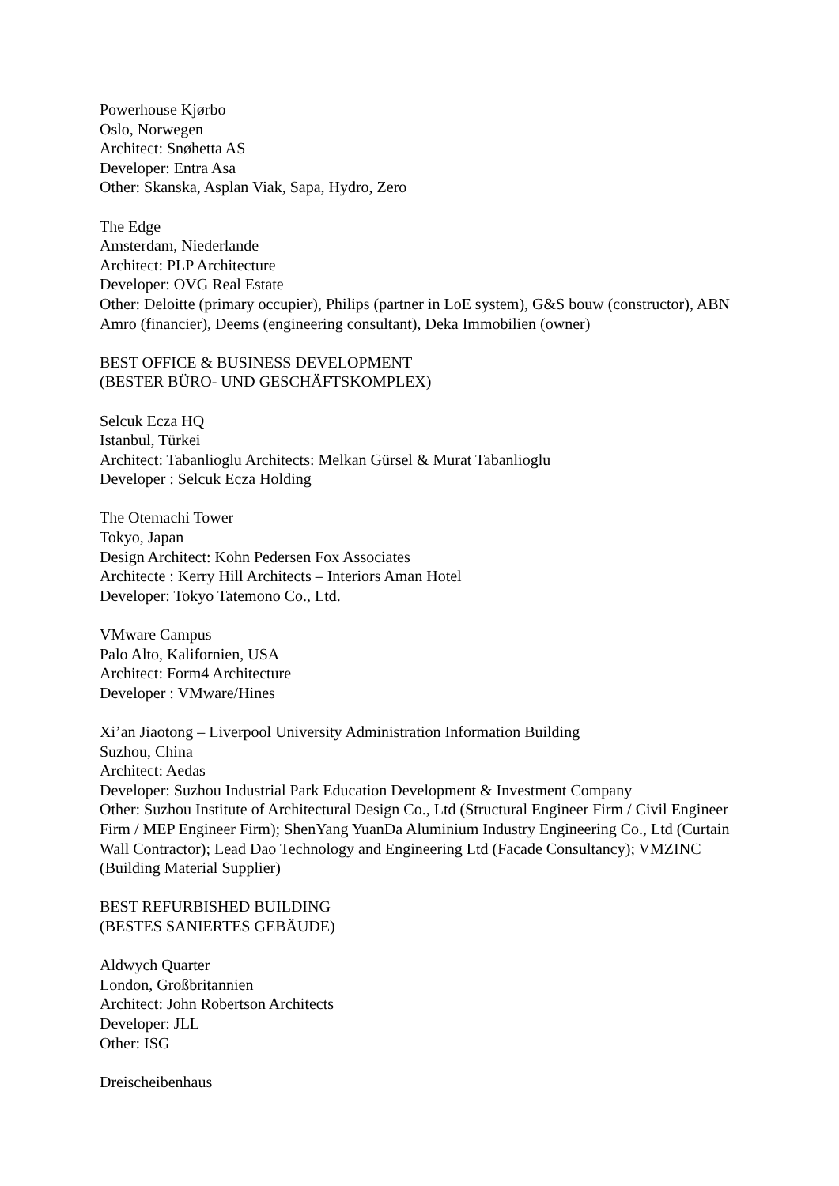Powerhouse Kjørbo
Oslo, Norwegen
Architect: Snøhetta AS
Developer: Entra Asa
Other: Skanska, Asplan Viak, Sapa, Hydro, Zero
The Edge
Amsterdam, Niederlande
Architect: PLP Architecture
Developer: OVG Real Estate
Other: Deloitte (primary occupier), Philips (partner in LoE system), G&S bouw (constructor), ABN Amro (financier), Deems (engineering consultant), Deka Immobilien (owner)
BEST OFFICE & BUSINESS DEVELOPMENT
(BESTER BÜRO- UND GESCHÄFTSKOMPLEX)
Selcuk Ecza HQ
Istanbul, Türkei
Architect: Tabanlioglu Architects: Melkan Gürsel & Murat Tabanlioglu
Developer : Selcuk Ecza Holding
The Otemachi Tower
Tokyo, Japan
Design Architect: Kohn Pedersen Fox Associates
Architecte : Kerry Hill Architects – Interiors Aman Hotel
Developer: Tokyo Tatemono Co., Ltd.
VMware Campus
Palo Alto, Kalifornien, USA
Architect: Form4 Architecture
Developer : VMware/Hines
Xi’an Jiaotong – Liverpool University Administration Information Building
Suzhou, China
Architect: Aedas
Developer: Suzhou Industrial Park Education Development & Investment Company
Other: Suzhou Institute of Architectural Design Co., Ltd (Structural Engineer Firm / Civil Engineer Firm / MEP Engineer Firm); ShenYang YuanDa Aluminium Industry Engineering Co., Ltd (Curtain Wall Contractor); Lead Dao Technology and Engineering Ltd (Facade Consultancy); VMZINC (Building Material Supplier)
BEST REFURBISHED BUILDING
(BESTES SANIERTES GEBÄUDE)
Aldwych Quarter
London, Großbritannien
Architect: John Robertson Architects
Developer: JLL
Other: ISG
Dreischeibenhaus